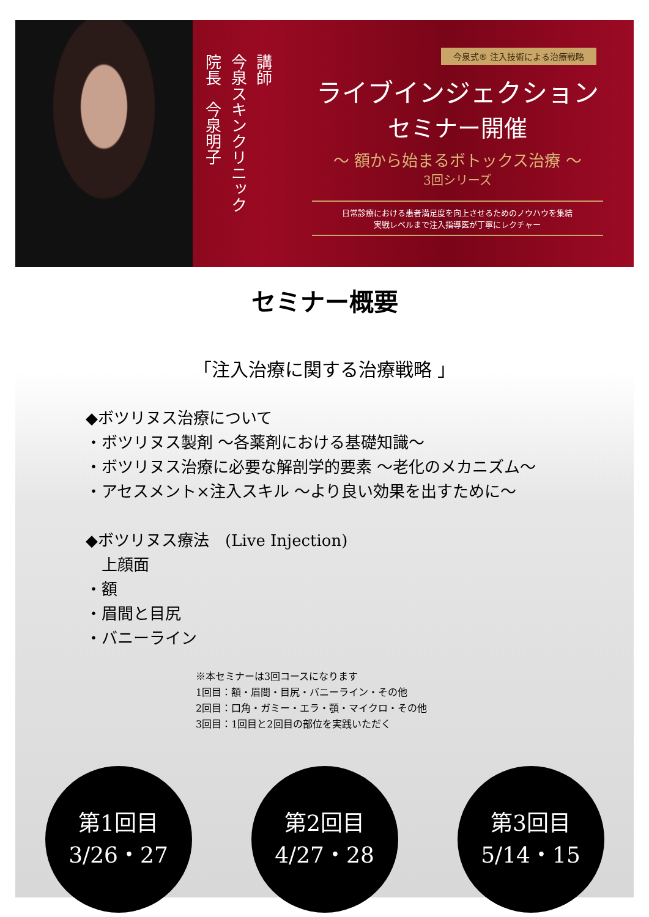講師
今泉スキンクリニック
院長　今泉明子
今泉式® 注入技術による治療戦略
ライブインジェクション
セミナー開催
～ 額から始まるボトックス治療 ～
3回シリーズ
日常診療における患者満足度を向上させるためのノウハウを集結
実戦レベルまで注入指導医が丁寧にレクチャー
セミナー概要
「注入治療に関する治療戦略 」
◆ボツリヌス治療について
・ボツリヌス製剤 ～各薬剤における基礎知識～
・ボツリヌス治療に必要な解剖学的要素 ～老化のメカニズム～
・アセスメント×注入スキル ～より良い効果を出すために～
◆ボツリヌス療法　(Live Injection)
　上顔面
・額
・眉間と目尻
・バニーライン
※本セミナーは3回コースになります
1回目：額・眉間・目尻・バニーライン・その他
2回目：口角・ガミー・エラ・顎・マイクロ・その他
3回目：1回目と2回目の部位を実践いただく
第1回目
3/26・27
第2回目
4/27・28
第3回目
5/14・15